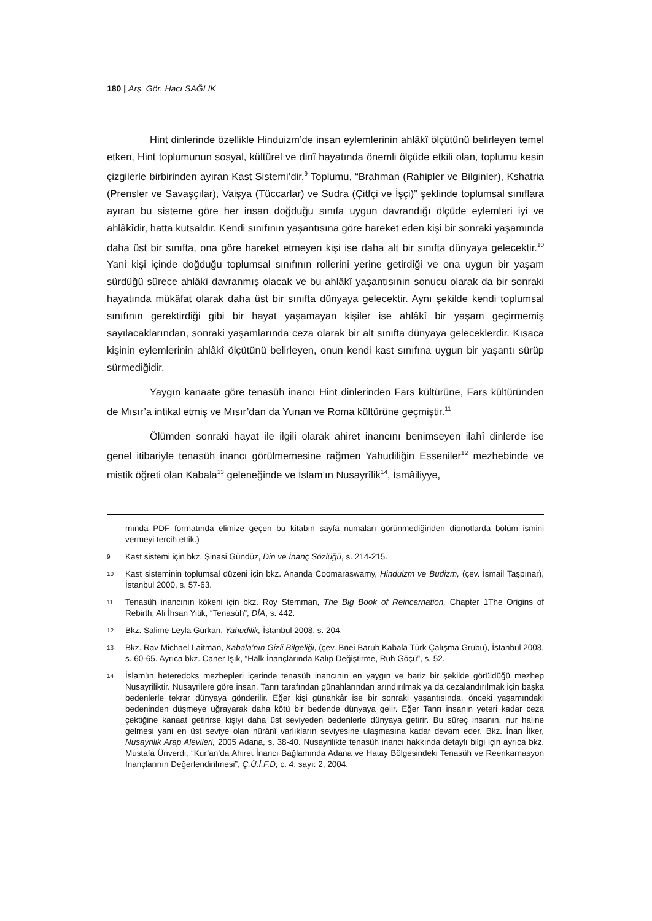180 | Arş. Gör. Hacı SAĞLIK
Hint dinlerinde özellikle Hinduizm’de insan eylemlerinin ahlâkî ölçütünü belirleyen temel etken, Hint toplumunun sosyal, kültürel ve dinî hayatında önemli ölçüde etkili olan, toplumu kesin çizgilerle birbirinden ayıran Kast Sistemi’dir.<sup>9</sup> Toplumu, “Brahman (Rahipler ve Bilginler), Kshatria (Prensler ve Savaşçılar), Vaişya (Tüccarlar) ve Sudra (Çitfçi ve İşçi)” şeklinde toplumsal sınıflara ayıran bu sisteme göre her insan doğduğu sınıfa uygun davrandığı ölçüde eylemleri iyi ve ahlâkîdir, hatta kutsaldır. Kendi sınıfının yaşantısına göre hareket eden kişi bir sonraki yaşamında daha üst bir sınıfta, ona göre hareket etmeyen kişi ise daha alt bir sınıfta dünyaya gelecektir.<sup>10</sup> Yani kişi içinde doğduğu toplumsal sınıfının rollerini yerine getirdiği ve ona uygun bir yaşam sürdüğü sürece ahlâkî davranmış olacak ve bu ahlâkî yaşantısının sonucu olarak da bir sonraki hayatında mükâfat olarak daha üst bir sınıfta dünyaya gelecektir. Aynı şekilde kendi toplumsal sınıfının gerektirdiği gibi bir hayat yaşamayan kişiler ise ahlâkî bir yaşam geçirmemiş sayılacaklarından, sonraki yaşamlarında ceza olarak bir alt sınıfta dünyaya geleceklerdir. Kısaca kişinin eylemlerinin ahlâkî ölçütünü belirleyen, onun kendi kast sınıfına uygun bir yaşantı sürüp sürmediğidir.
Yaygın kanaate göre tenasüh inancı Hint dinlerinden Fars kültürüne, Fars kültüründen de Mısır’a intikal etmiş ve Mısır’dan da Yunan ve Roma kültürüne geçmiştir.<sup>11</sup>
Ölümden sonraki hayat ile ilgili olarak ahiret inancını benimseyen ilahî dinlerde ise genel itibariyle tenasüh inancı görülmemesine rağmen Yahudiliğin Esseniler<sup>12</sup> mezhebinde ve mistik öğreti olan Kabala<sup>13</sup> geleneğinde ve İslam’ın Nusayrîlik<sup>14</sup>, İsmâiliyye,
mında PDF formatında elimize geçen bu kitabın sayfa numaları görünmediğinden dipnotlarda bölüm ismini vermeyi tercih ettik.)
9 Kast sistemi için bkz. Şinasi Gündüz, Din ve İnanç Sözlüğü, s. 214-215.
10 Kast sisteminin toplumsal düzeni için bkz. Ananda Coomaraswamy, Hinduizm ve Budizm, (çev. İsmail Taşpınar), İstanbul 2000, s. 57-63.
11 Tenasüh inancının kökeni için bkz. Roy Stemman, The Big Book of Reincarnation, Chapter 1The Origins of Rebirth; Ali İhsan Yitik, “Tenasüh”, DİA, s. 442.
12 Bkz. Salime Leyla Gürkan, Yahudilik, İstanbul 2008, s. 204.
13 Bkz. Rav Michael Laitman, Kabala’nın Gizli Bilgeliği, (çev. Bnei Baruh Kabala Türk Çalışma Grubu), İstanbul 2008, s. 60-65. Ayrıca bkz. Caner Işık, “Halk İnançlarında Kalıp Değiştirme, Ruh Göçü”, s. 52.
14 İslam’ın heteredoks mezhepleri içerinde tenasüh inancının en yaygın ve bariz bir şekilde görüldüğü mezhep Nusayriliktir. Nusayrilere göre insan, Tanrı tarafından günahlarından arındırılmak ya da cezalandırılmak için başka bedenlerle tekrar dünyaya gönderilir. Eğer kişi günahkâr ise bir sonraki yaşantısında, önceki yaşamındaki bedeninden düşmeye uğrayarak daha kötü bir bedende dünyaya gelir. Eğer Tanrı insanın yeteri kadar ceza çektiğine kanaat getirirse kişiyi daha üst seviyeden bedenlerle dünyaya getirir. Bu süreç insanın, nur haline gelmesi yani en üst seviye olan nûrânî varlıkların seviyesine ulaşmasına kadar devam eder. Bkz. İnan İlker, Nusayrilik Arap Alevileri, 2005 Adana, s. 38-40. Nusayrilikte tenasüh inancı hakkında detaylı bilgi için ayrıca bkz. Mustafa Ünverdi, “Kur’an’da Ahiret İnancı Bağlamında Adana ve Hatay Bölgesindeki Tenasüh ve Reenkarnasyon İnançlarının Değerlendirilmesi”, Ç.Ü.İ.F.D, c. 4, sayı: 2, 2004.